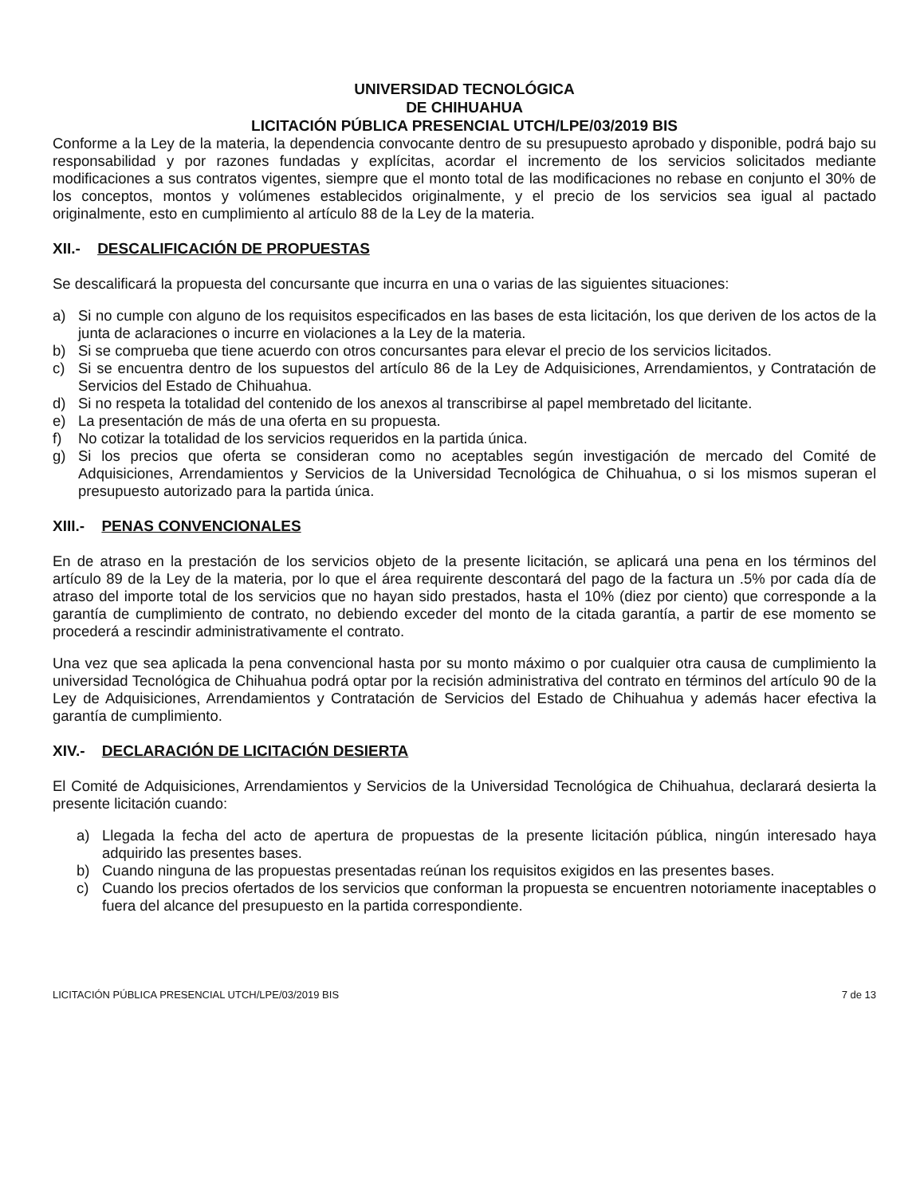UNIVERSIDAD TECNOLÓGICA
DE CHIHUAHUA
LICITACIÓN PÚBLICA PRESENCIAL UTCH/LPE/03/2019 BIS
Conforme a la Ley de la materia, la dependencia convocante dentro de su presupuesto aprobado y disponible, podrá bajo su responsabilidad y por razones fundadas y explícitas, acordar el incremento de los servicios solicitados mediante modificaciones a sus contratos vigentes, siempre que el monto total de las modificaciones no rebase en conjunto el 30% de los conceptos, montos y volúmenes establecidos originalmente, y el precio de los servicios sea igual al pactado originalmente, esto en cumplimiento al artículo 88 de la Ley de la materia.
XII.- DESCALIFICACIÓN DE PROPUESTAS
Se descalificará la propuesta del concursante que incurra en una o varias de las siguientes situaciones:
a) Si no cumple con alguno de los requisitos especificados en las bases de esta licitación, los que deriven de los actos de la junta de aclaraciones o incurre en violaciones a la Ley de la materia.
b) Si se comprueba que tiene acuerdo con otros concursantes para elevar el precio de los servicios licitados.
c) Si se encuentra dentro de los supuestos del artículo 86 de la Ley de Adquisiciones, Arrendamientos, y Contratación de Servicios del Estado de Chihuahua.
d) Si no respeta la totalidad del contenido de los anexos al transcribirse al papel membretado del licitante.
e) La presentación de más de una oferta en su propuesta.
f) No cotizar la totalidad de los servicios requeridos en la partida única.
g) Si los precios que oferta se consideran como no aceptables según investigación de mercado del Comité de Adquisiciones, Arrendamientos y Servicios de la Universidad Tecnológica de Chihuahua, o si los mismos superan el presupuesto autorizado para la partida única.
XIII.- PENAS CONVENCIONALES
En de atraso en la prestación de los servicios objeto de la presente licitación, se aplicará una pena en los términos del artículo 89 de la Ley de la materia, por lo que el área requirente descontará del pago de la factura un .5% por cada día de atraso del importe total de los servicios que no hayan sido prestados, hasta el 10% (diez por ciento) que corresponde a la garantía de cumplimiento de contrato, no debiendo exceder del monto de la citada garantía, a partir de ese momento se procederá a rescindir administrativamente el contrato.
Una vez que sea aplicada la pena convencional hasta por su monto máximo o por cualquier otra causa de cumplimiento la universidad Tecnológica de Chihuahua podrá optar por la recisión administrativa del contrato en términos del artículo 90 de la Ley de Adquisiciones, Arrendamientos y Contratación de Servicios del Estado de Chihuahua y además hacer efectiva la garantía de cumplimiento.
XIV.- DECLARACIÓN DE LICITACIÓN DESIERTA
El Comité de Adquisiciones, Arrendamientos y Servicios de la Universidad Tecnológica de Chihuahua, declarará desierta la presente licitación cuando:
a) Llegada la fecha del acto de apertura de propuestas de la presente licitación pública, ningún interesado haya adquirido las presentes bases.
b) Cuando ninguna de las propuestas presentadas reúnan los requisitos exigidos en las presentes bases.
c) Cuando los precios ofertados de los servicios que conforman la propuesta se encuentren notoriamente inaceptables o fuera del alcance del presupuesto en la partida correspondiente.
LICITACIÓN PÚBLICA PRESENCIAL UTCH/LPE/03/2019 BIS 7 de 13